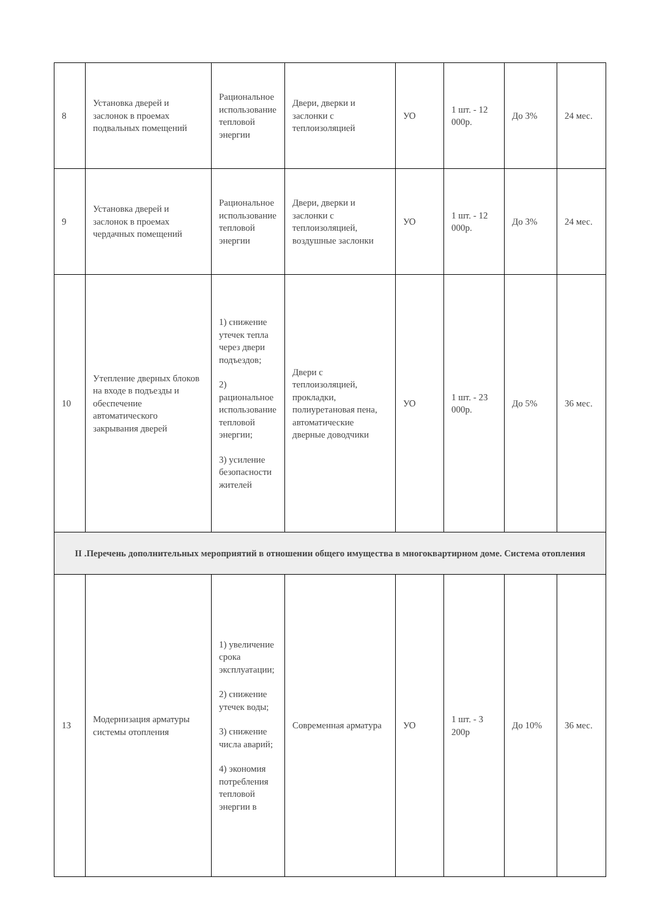| 8 | Установка дверей и заслонок в проемах подвальных помещений | Рациональное использование тепловой энергии | Двери, дверки и заслонки с теплоизоляцией | УО | 1 шт. - 12 000р. | До 3% | 24 мес. |
| 9 | Установка дверей и заслонок в проемах чердачных помещений | Рациональное использование тепловой энергии | Двери, дверки и заслонки с теплоизоляцией, воздушные заслонки | УО | 1 шт. - 12 000р. | До 3% | 24 мес. |
| 10 | Утепление дверных блоков на входе в подъезды и обеспечение автоматического закрывания дверей | 1) снижение утечек тепла через двери подъездов; 2) рациональное использование тепловой энергии; 3) усиление безопасности жителей | Двери с теплоизоляцией, прокладки, полиуретановая пена, автоматические дверные доводчики | УО | 1 шт. - 23 000р. | До 5% | 36 мес. |
| II .Перечень дополнительных мероприятий в отношении общего имущества в многоквартирном доме. Система отопления | | | | | | | |
| 13 | Модернизация арматуры системы отопления | 1) увеличение срока эксплуатации; 2) снижение утечек воды; 3) снижение числа аварий; 4) экономия потребления тепловой энергии в | Современная арматура | УО | 1 шт. - 3 200р | До 10% | 36 мес. |